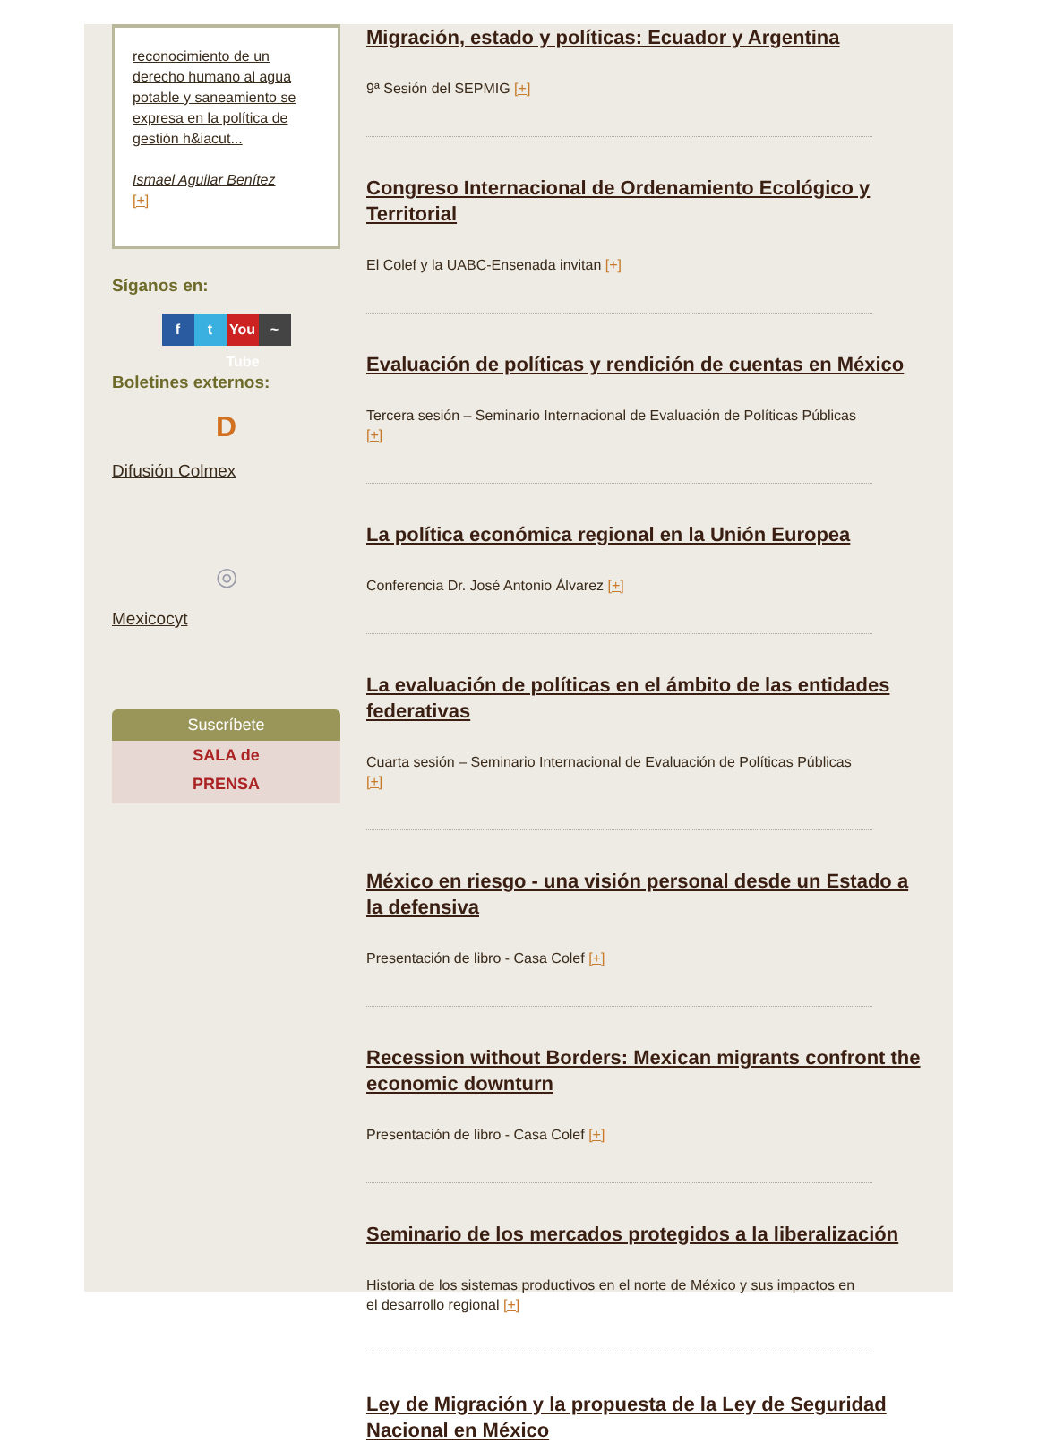reconocimiento de un derecho humano al agua potable y saneamiento se expresa en la política de gestión h&iacut...
Ismael Aguilar Benítez
[+]
Síganos en:
f t You Tube ~
Boletines externos:
D
Difusión Colmex
◎
Mexicocyt
Suscríbete
SALA de
PRENSA
Migración, estado y políticas: Ecuador y Argentina
9ª Sesión del SEPMIG [+]
Congreso Internacional de Ordenamiento Ecológico y Territorial
El Colef y la UABC-Ensenada invitan [+]
Evaluación de políticas y rendición de cuentas en México
Tercera sesión – Seminario Internacional de Evaluación de Políticas Públicas [+]
La política económica regional en la Unión Europea
Conferencia Dr. José Antonio Álvarez [+]
La evaluación de políticas en el ámbito de las entidades federativas
Cuarta sesión – Seminario Internacional de Evaluación de Políticas Públicas [+]
México en riesgo - una visión personal desde un Estado a la defensiva
Presentación de libro - Casa Colef [+]
Recession without Borders: Mexican migrants confront the economic downturn
Presentación de libro - Casa Colef [+]
Seminario de los mercados protegidos a la liberalización
Historia de los sistemas productivos en el norte de México y sus impactos en el desarrollo regional [+]
Ley de Migración y la propuesta de la Ley de Seguridad Nacional en México